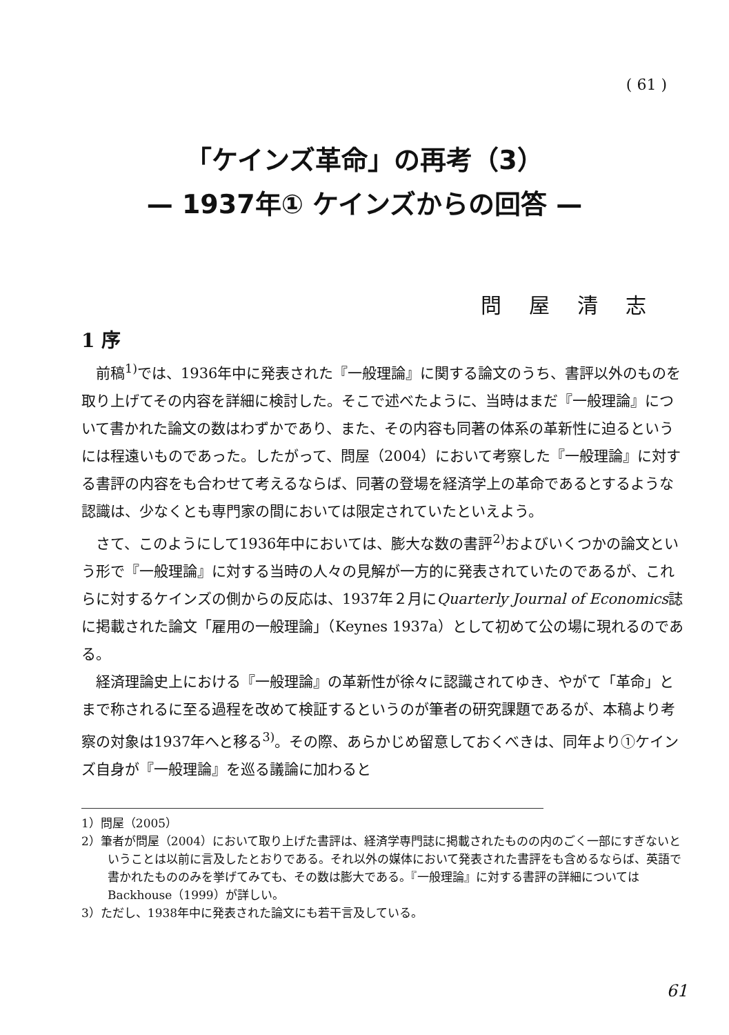( 61 )
「ケインズ革命」の再考（3）
— 1937年① ケインズからの回答 —
問屋清志
1 序
前稿<sup>1)</sup>では、1936年中に発表された『一般理論』に関する論文のうち、書評以外のものを取り上げてその内容を詳細に検討した。そこで述べたように、当時はまだ『一般理論』について書かれた論文の数はわずかであり、また、その内容も同著の体系の革新性に迫るというには程遠いものであった。したがって、問屋（2004）において考察した『一般理論』に対する書評の内容をも合わせて考えるならば、同著の登場を経済学上の革命であるとするような認識は、少なくとも専門家の間においては限定されていたといえよう。
さて、このようにして1936年中においては、膨大な数の書評<sup>2)</sup>およびいくつかの論文という形で『一般理論』に対する当時の人々の見解が一方的に発表されていたのであるが、これらに対するケインズの側からの反応は、1937年２月にQuarterly Journal of Economics誌に掲載された論文「雇用の一般理論」（Keynes 1937a）として初めて公の場に現れるのである。
経済理論史上における『一般理論』の革新性が徐々に認識されてゆき、やがて「革命」とまで称されるに至る過程を改めて検証するというのが筆者の研究課題であるが、本稿より考察の対象は1937年へと移る<sup>3)</sup>。その際、あらかじめ留意しておくべきは、同年より①ケインズ自身が『一般理論』を巡る議論に加わると
1）問屋（2005）
2）筆者が問屋（2004）において取り上げた書評は、経済学専門誌に掲載されたものの内のごく一部にすぎないということは以前に言及したとおりである。それ以外の媒体において発表された書評をも含めるならば、英語で書かれたもののみを挙げてみても、その数は膨大である。『一般理論』に対する書評の詳細についてはBackhouse（1999）が詳しい。
3）ただし、1938年中に発表された論文にも若干言及している。
61